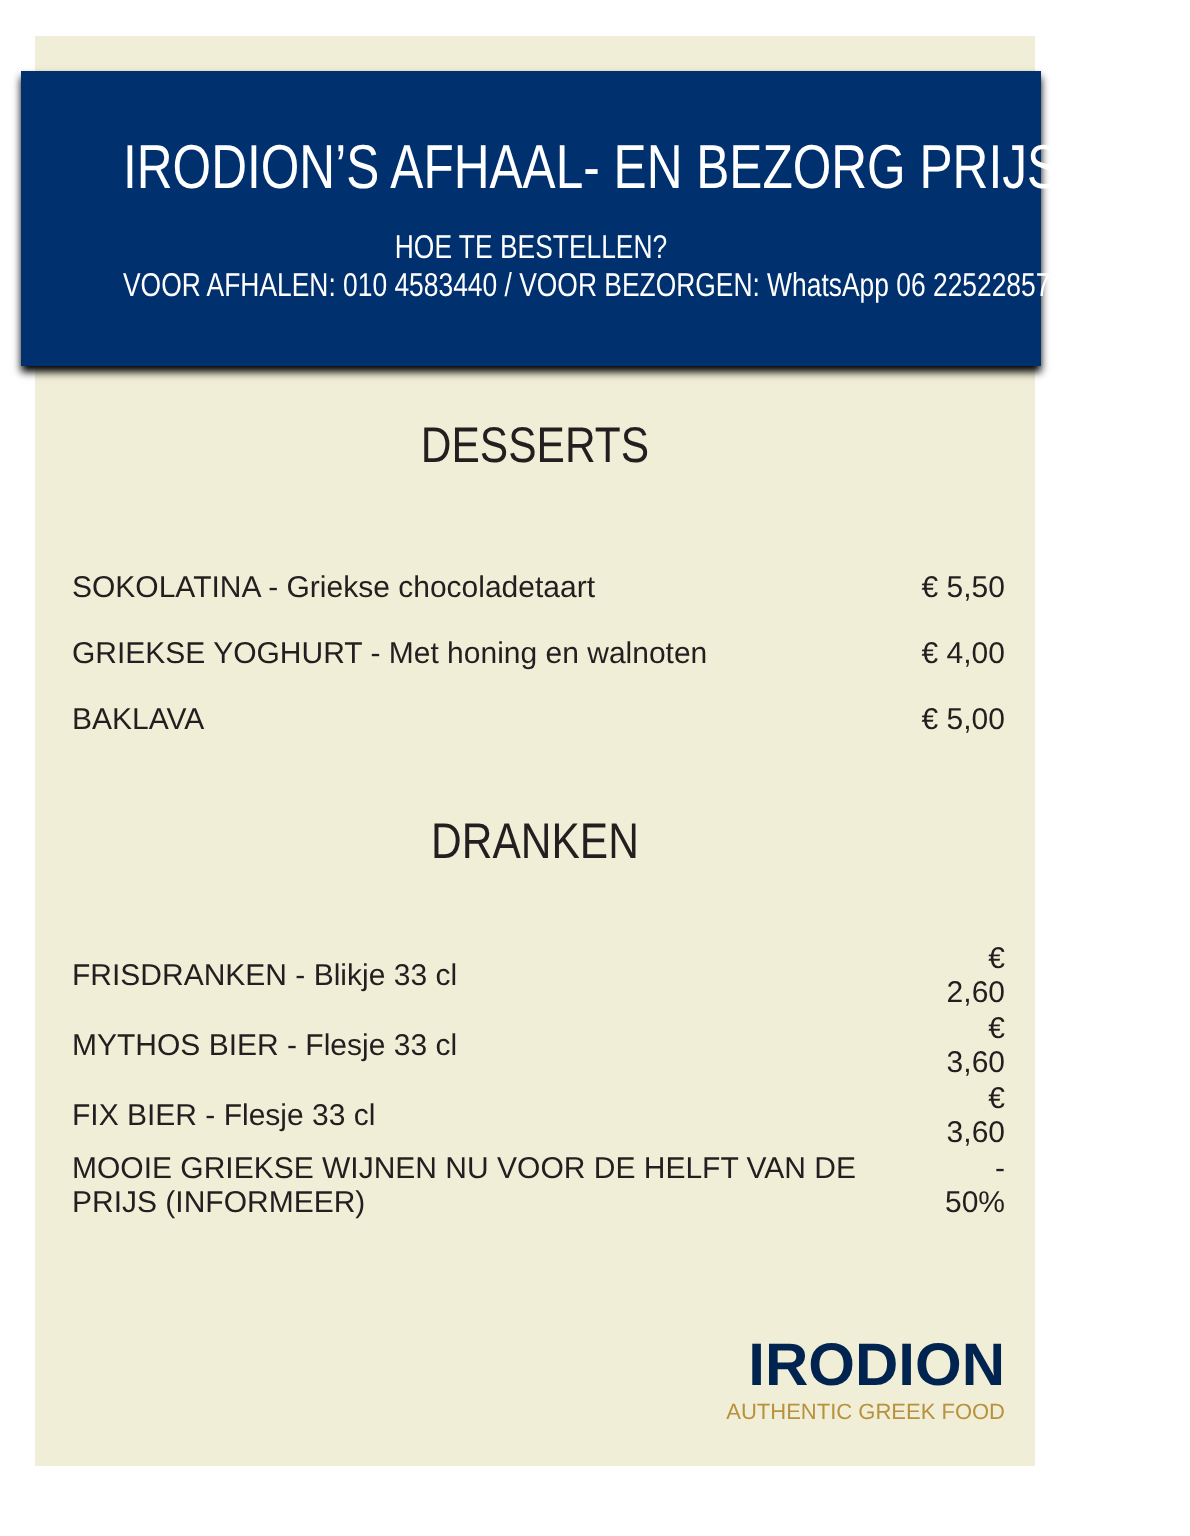IRODION’S AFHAAL- EN BEZORG PRIJSLIJST
HOE TE BESTELLEN?
VOOR AFHALEN: 010 4583440 / VOOR BEZORGEN: WhatsApp 06 22522857
DESSERTS
| SOKOLATINA - Griekse chocoladetaart | € 5,50 |
| GRIEKSE YOGHURT - Met honing en walnoten | € 4,00 |
| BAKLAVA | € 5,00 |
DRANKEN
| FRISDRANKEN - Blikje 33 cl | € 2,60 |
| MYTHOS BIER - Flesje 33 cl | € 3,60 |
| FIX BIER - Flesje 33 cl | € 3,60 |
| MOOIE GRIEKSE WIJNEN NU VOOR DE HELFT VAN DE PRIJS (INFORMEER) | - 50% |
IRODION
AUTHENTIC GREEK FOOD